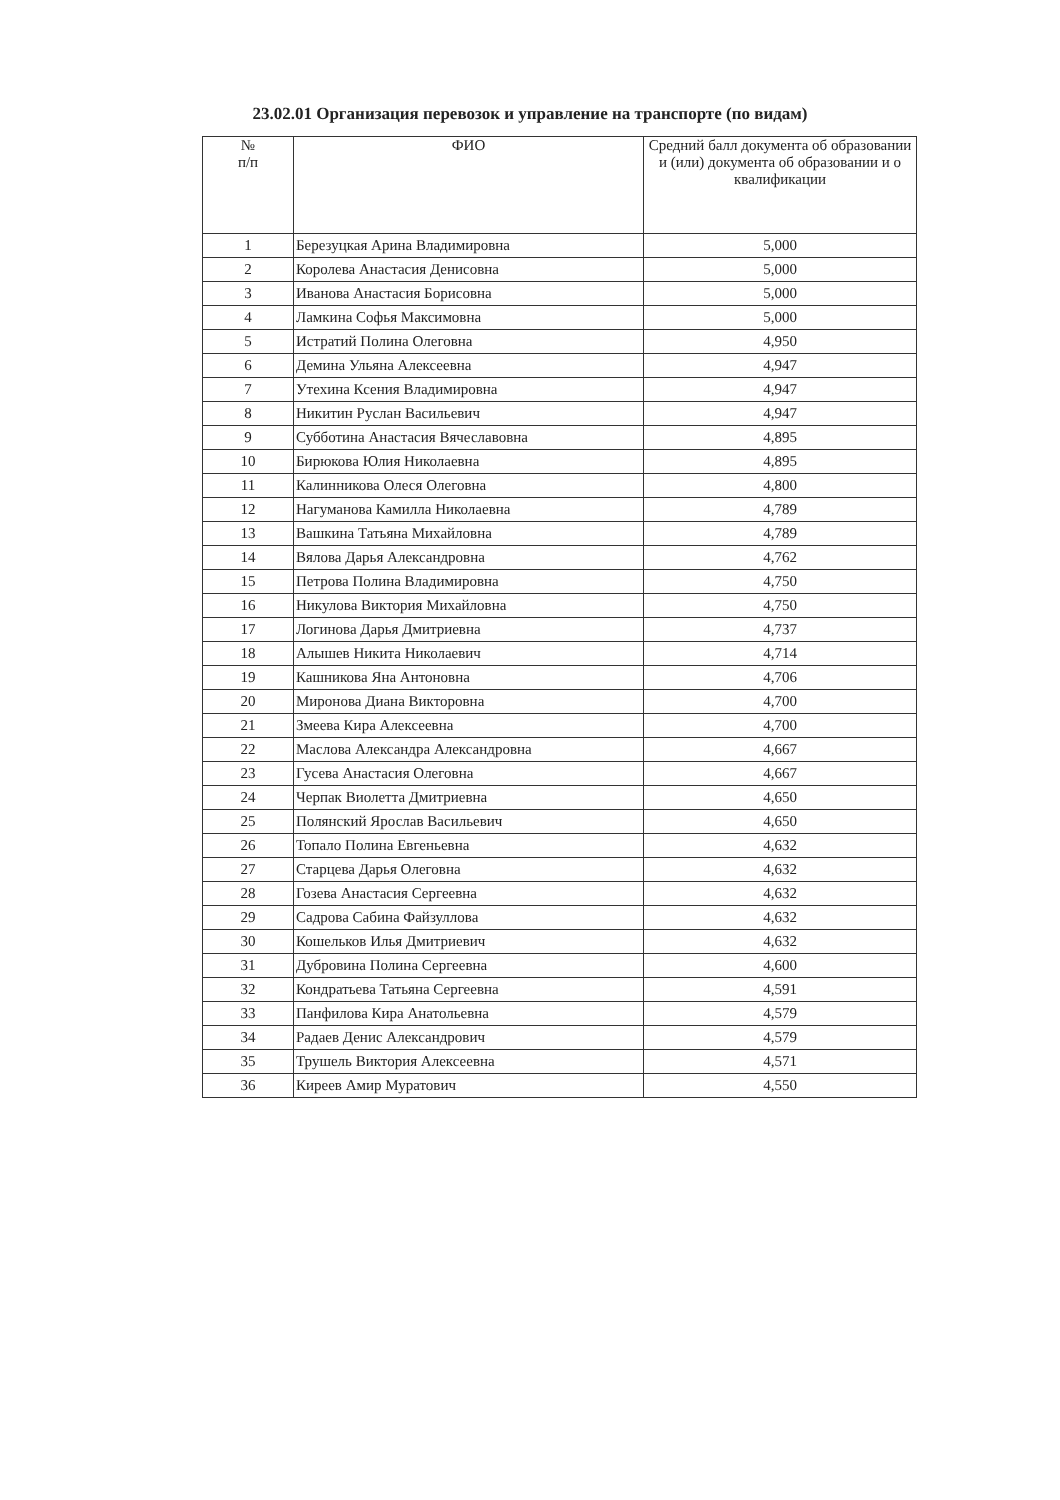23.02.01 Организация перевозок и управление на транспорте (по видам)
| № п/п | ФИО | Средний балл документа об образовании и (или) документа об образовании и о квалификации |
| --- | --- | --- |
| 1 | Березуцкая Арина Владимировна | 5,000 |
| 2 | Королева Анастасия Денисовна | 5,000 |
| 3 | Иванова Анастасия Борисовна | 5,000 |
| 4 | Ламкина Софья Максимовна | 5,000 |
| 5 | Истратий Полина Олеговна | 4,950 |
| 6 | Демина Ульяна Алексеевна | 4,947 |
| 7 | Утехина Ксения Владимировна | 4,947 |
| 8 | Никитин Руслан Васильевич | 4,947 |
| 9 | Субботина Анастасия Вячеславовна | 4,895 |
| 10 | Бирюкова Юлия Николаевна | 4,895 |
| 11 | Калинникова Олеся Олеговна | 4,800 |
| 12 | Нагуманова Камилла Николаевна | 4,789 |
| 13 | Вашкина Татьяна Михайловна | 4,789 |
| 14 | Вялова Дарья Александровна | 4,762 |
| 15 | Петрова Полина Владимировна | 4,750 |
| 16 | Никулова Виктория Михайловна | 4,750 |
| 17 | Логинова Дарья Дмитриевна | 4,737 |
| 18 | Алышев Никита Николаевич | 4,714 |
| 19 | Кашникова Яна Антоновна | 4,706 |
| 20 | Миронова Диана Викторовна | 4,700 |
| 21 | Змеева Кира Алексеевна | 4,700 |
| 22 | Маслова Александра Александровна | 4,667 |
| 23 | Гусева Анастасия Олеговна | 4,667 |
| 24 | Черпак Виолетта Дмитриевна | 4,650 |
| 25 | Полянский Ярослав Васильевич | 4,650 |
| 26 | Топало Полина Евгеньевна | 4,632 |
| 27 | Старцева Дарья Олеговна | 4,632 |
| 28 | Гозева Анастасия Сергеевна | 4,632 |
| 29 | Садрова Сабина Файзуллова | 4,632 |
| 30 | Кошельков Илья Дмитриевич | 4,632 |
| 31 | Дубровина Полина Сергеевна | 4,600 |
| 32 | Кондратьева Татьяна Сергеевна | 4,591 |
| 33 | Панфилова Кира Анатольевна | 4,579 |
| 34 | Радаев Денис Александрович | 4,579 |
| 35 | Трушель Виктория Алексеевна | 4,571 |
| 36 | Киреев Амир Муратович | 4,550 |